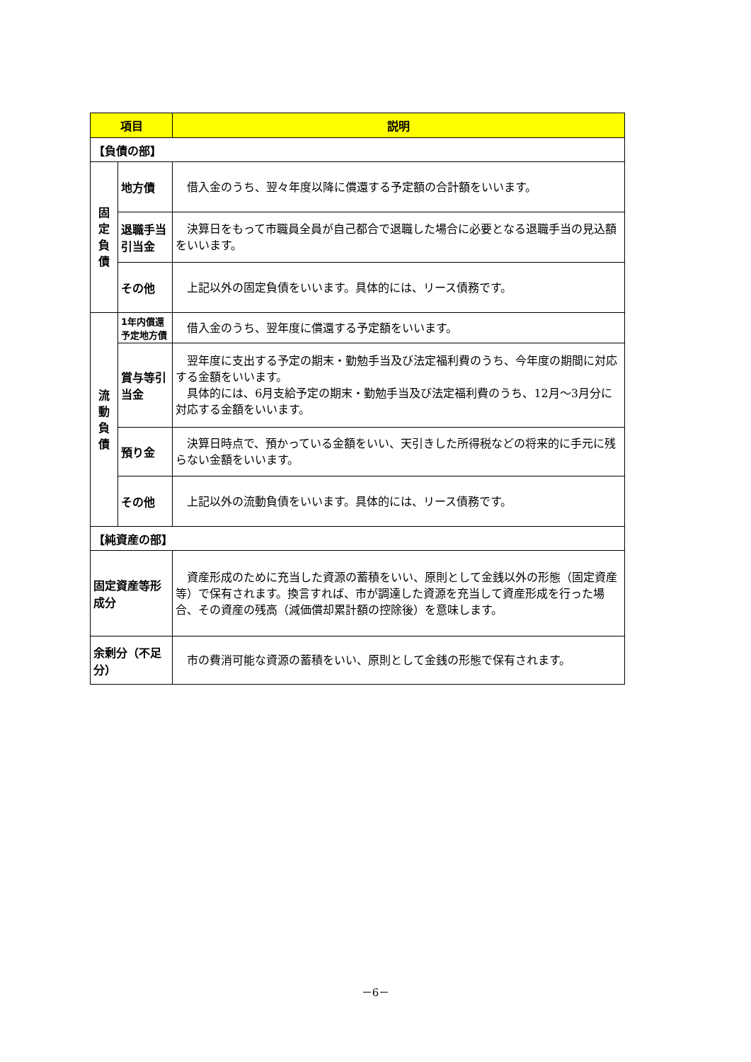| 項目 | | 説明 |
| --- | --- | --- |
| 【負債の部】 | | |
| 固 定 負 債 | 地方債 | 借入金のうち、翌々年度以降に償還する予定額の合計額をいいます。 |
| | 退職手当引当金 | 決算日をもって市職員全員が自己都合で退職した場合に必要となる退職手当の見込額をいいます。 |
| | その他 | 上記以外の固定負債をいいます。具体的には、リース債務です。 |
| 流 動 負 債 | 1年内償還予定地方債 | 借入金のうち、翌年度に償還する予定額をいいます。 |
| | 賞与等引当金 | 翌年度に支出する予定の期末・勤勉手当及び法定福利費のうち、今年度の期間に対応する金額をいいます。 具体的には、6月支給予定の期末・勤勉手当及び法定福利費のうち、12月～3月分に対応する金額をいいます。 |
| | 預り金 | 決算日時点で、預かっている金額をいい、天引きした所得税などの将来的に手元に残らない金額をいいます。 |
| | その他 | 上記以外の流動負債をいいます。具体的には、リース債務です。 |
| 【純資産の部】 | | |
| 固定資産等形成分 | | 資産形成のために充当した資源の蓄積をいい、原則として金銭以外の形態（固定資産等）で保有されます。換言すれば、市が調達した資源を充当して資産形成を行った場合、その資産の残高（減価償却累計額の控除後）を意味します。 |
| 余剰分（不足分） | | 市の費消可能な資源の蓄積をいい、原則として金銭の形態で保有されます。 |
－6－